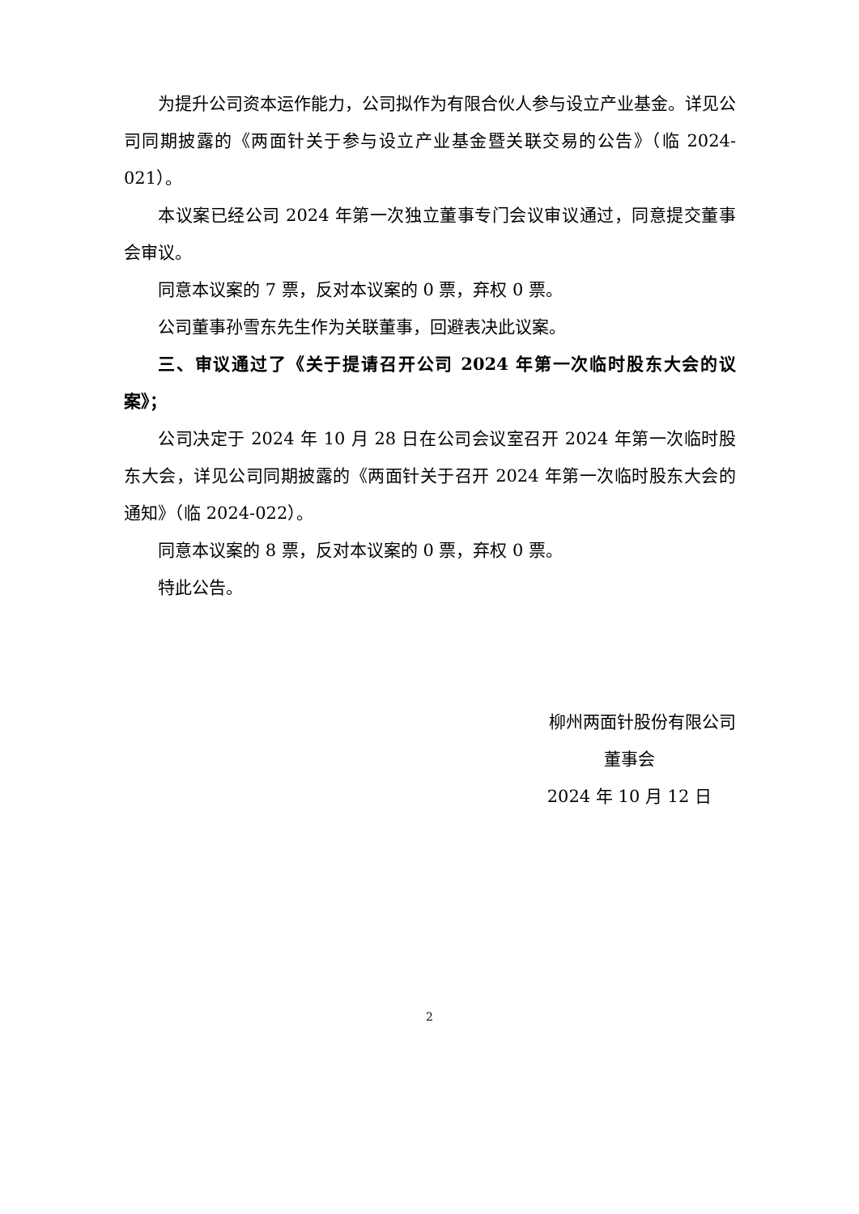为提升公司资本运作能力，公司拟作为有限合伙人参与设立产业基金。详见公司同期披露的《两面针关于参与设立产业基金暨关联交易的公告》（临 2024-021）。
本议案已经公司 2024 年第一次独立董事专门会议审议通过，同意提交董事会审议。
同意本议案的 7 票，反对本议案的 0 票，弃权 0 票。
公司董事孙雪东先生作为关联董事，回避表决此议案。
三、审议通过了《关于提请召开公司 2024 年第一次临时股东大会的议案》；
公司决定于 2024 年 10 月 28 日在公司会议室召开 2024 年第一次临时股东大会，详见公司同期披露的《两面针关于召开 2024 年第一次临时股东大会的通知》（临 2024-022）。
同意本议案的 8 票，反对本议案的 0 票，弃权 0 票。
特此公告。
柳州两面针股份有限公司
董事会
2024 年 10 月 12 日
2